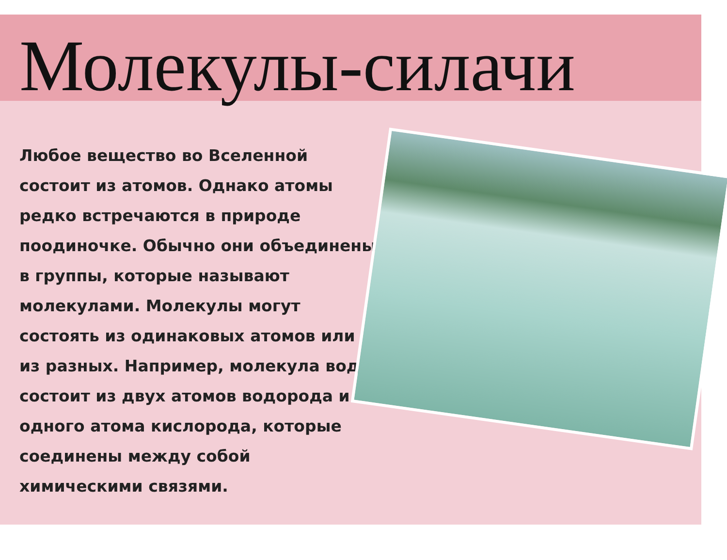Молекулы-силачи
Любое вещество во Вселенной состоит из атомов. Однако атомы редко встречаются в природе поодиночке. Обычно они объединены в группы, которые называют молекулами. Молекулы могут состоять из одинаковых атомов или из разных. Например, молекула воды состоит из двух атомов водорода и одного атома кислорода, которые соединены между собой химическими связями.